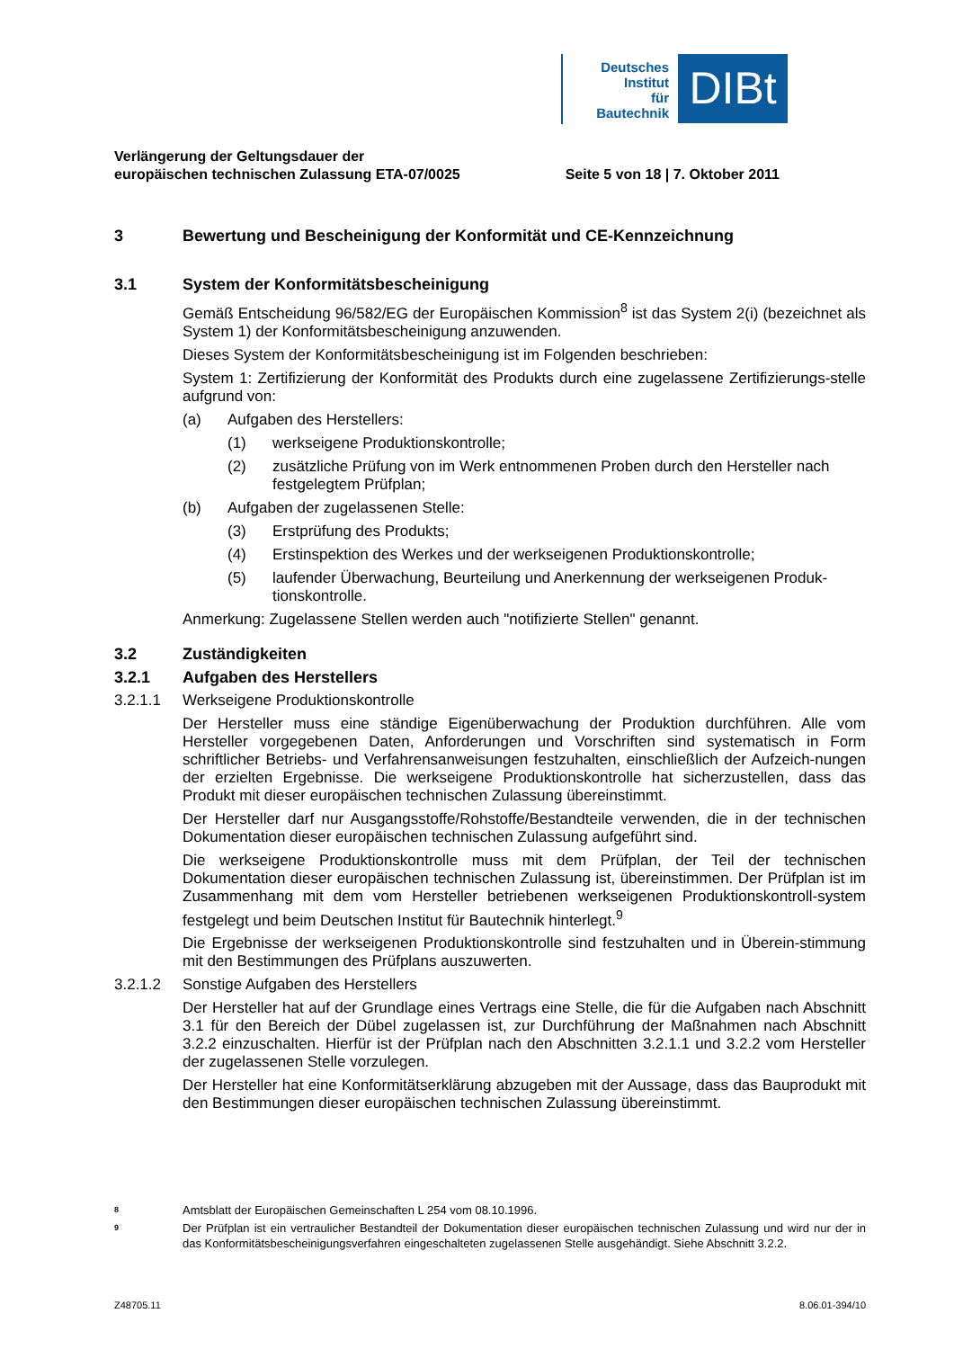Deutsches
Institut
für
Bautechnik
DIBt
Verlängerung der Geltungsdauer der
europäischen technischen Zulassung ETA-07/0025
Seite 5 von 18 | 7. Oktober 2011
3 Bewertung und Bescheinigung der Konformität und CE-Kennzeichnung
3.1 System der Konformitätsbescheinigung
Gemäß Entscheidung 96/582/EG der Europäischen Kommission<sup>8</sup> ist das System 2(i) (bezeichnet als System 1) der Konformitätsbescheinigung anzuwenden.
Dieses System der Konformitätsbescheinigung ist im Folgenden beschrieben:
System 1: Zertifizierung der Konformität des Produkts durch eine zugelassene Zertifizierungs-stelle aufgrund von:
(a) Aufgaben des Herstellers:
(1) werkseigene Produktionskontrolle;
(2) zusätzliche Prüfung von im Werk entnommenen Proben durch den Hersteller nach festgelegtem Prüfplan;
(b) Aufgaben der zugelassenen Stelle:
(3) Erstprüfung des Produkts;
(4) Erstinspektion des Werkes und der werkseigenen Produktionskontrolle;
(5) laufender Überwachung, Beurteilung und Anerkennung der werkseigenen Produk-tionskontrolle.
Anmerkung: Zugelassene Stellen werden auch "notifizierte Stellen" genannt.
3.2 Zuständigkeiten
3.2.1 Aufgaben des Herstellers
3.2.1.1 Werkseigene Produktionskontrolle
Der Hersteller muss eine ständige Eigenüberwachung der Produktion durchführen. Alle vom Hersteller vorgegebenen Daten, Anforderungen und Vorschriften sind systematisch in Form schriftlicher Betriebs- und Verfahrensanweisungen festzuhalten, einschließlich der Aufzeich-nungen der erzielten Ergebnisse. Die werkseigene Produktionskontrolle hat sicherzustellen, dass das Produkt mit dieser europäischen technischen Zulassung übereinstimmt.
Der Hersteller darf nur Ausgangsstoffe/Rohstoffe/Bestandteile verwenden, die in der technischen Dokumentation dieser europäischen technischen Zulassung aufgeführt sind.
Die werkseigene Produktionskontrolle muss mit dem Prüfplan, der Teil der technischen Dokumentation dieser europäischen technischen Zulassung ist, übereinstimmen. Der Prüfplan ist im Zusammenhang mit dem vom Hersteller betriebenen werkseigenen Produktionskontroll-system festgelegt und beim Deutschen Institut für Bautechnik hinterlegt.<sup>9</sup>
Die Ergebnisse der werkseigenen Produktionskontrolle sind festzuhalten und in Überein-stimmung mit den Bestimmungen des Prüfplans auszuwerten.
3.2.1.2 Sonstige Aufgaben des Herstellers
Der Hersteller hat auf der Grundlage eines Vertrags eine Stelle, die für die Aufgaben nach Abschnitt 3.1 für den Bereich der Dübel zugelassen ist, zur Durchführung der Maßnahmen nach Abschnitt 3.2.2 einzuschalten. Hierfür ist der Prüfplan nach den Abschnitten 3.2.1.1 und 3.2.2 vom Hersteller der zugelassenen Stelle vorzulegen.
Der Hersteller hat eine Konformitätserklärung abzugeben mit der Aussage, dass das Bauprodukt mit den Bestimmungen dieser europäischen technischen Zulassung übereinstimmt.
<sup>8</sup> Amtsblatt der Europäischen Gemeinschaften L 254 vom 08.10.1996.
<sup>9</sup> Der Prüfplan ist ein vertraulicher Bestandteil der Dokumentation dieser europäischen technischen Zulassung und wird nur der in das Konformitätsbescheinigungsverfahren eingeschalteten zugelassenen Stelle ausgehändigt. Siehe Abschnitt 3.2.2.
Z48705.11 8.06.01-394/10